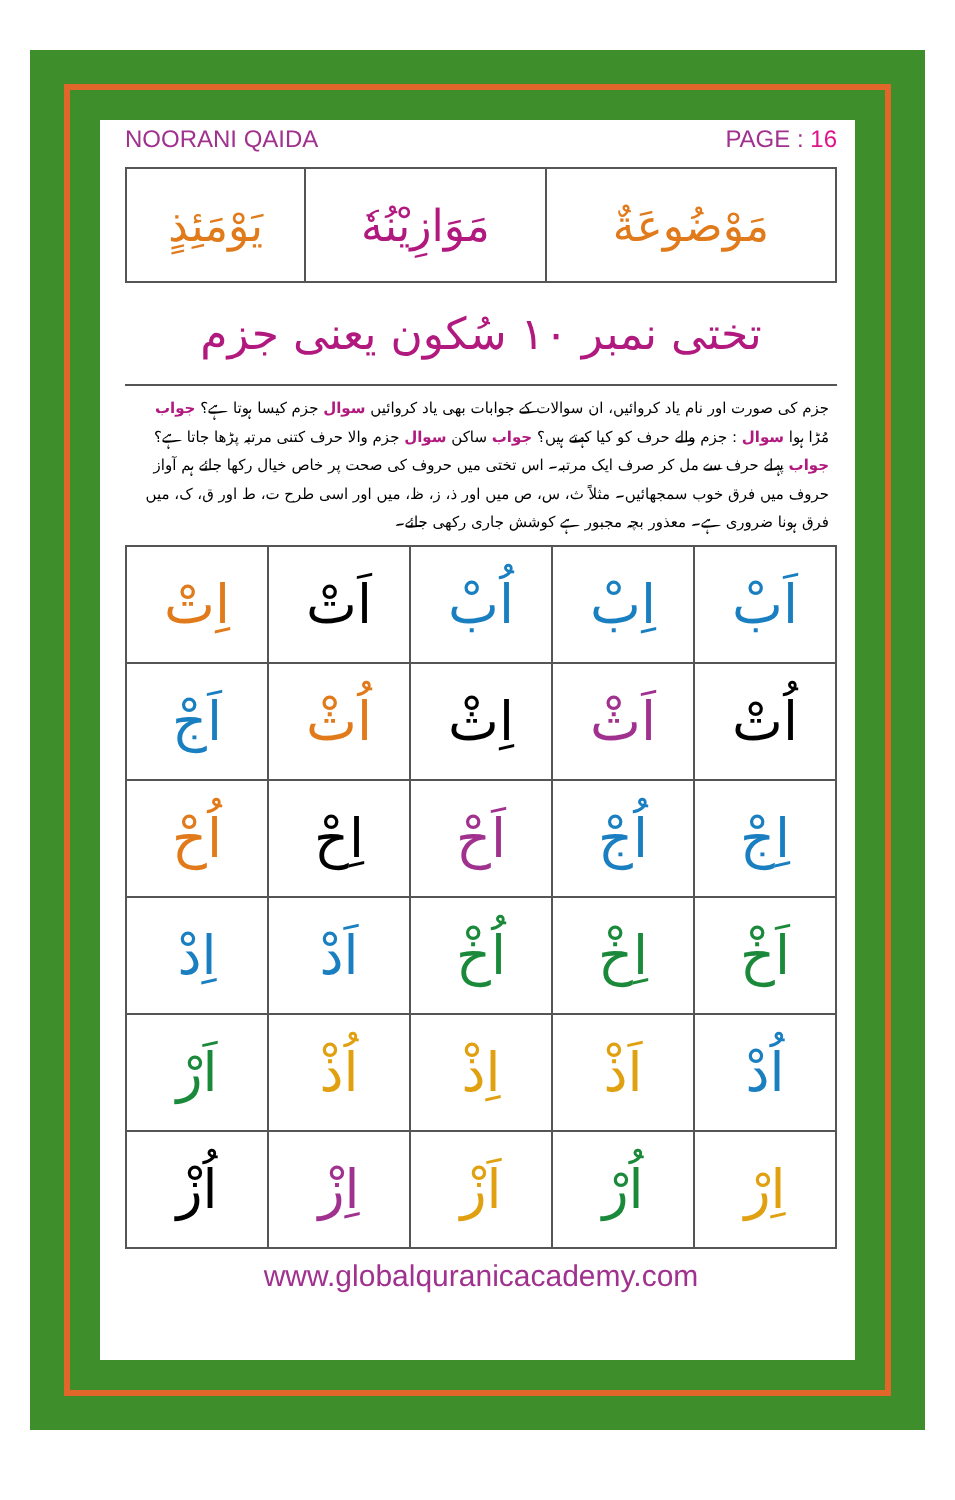NOORANI QAIDA PAGE : 16
| مَوْضُوعَةٌ | مَوَازِيْنُهٗ | يَوْمَئِذٍ |
تختی نمبر ۱۰ سُکون یعنی جزم
جزم کی صورت اور نام یاد کروائیں، ان سوالات کے جوابات بھی یاد کروائیں سوال جزم کیسا ہوتا ہے؟ جواب مُڑا ہوا سوال : جزم والے حرف کو کیا کہتے ہیں؟ جواب ساکن سوال جزم والا حرف کتنی مرتبہ پڑھا جاتا ہے؟ جواب پہلے حرف سے مل کر صرف ایک مرتبہ۔ اس تختی میں حروف کی صحت پر خاص خیال رکھا جائے ہم آواز حروف میں فرق خوب سمجھائیں۔ مثلاً ث، س، ص میں اور ذ، ز، ظ، میں اور اسی طرح ت، ط اور ق، ک، میں فرق ہونا ضروری ہے۔ معذور بچہ مجبور ہے کوشش جاری رکھی جائے۔
| اَبْ | اِبْ | اُبْ | اَتْ | اِتْ |
| اُتْ | اَثْ | اِثْ | اُثْ | اَجْ |
| اِجْ | اُجْ | اَحْ | اِحْ | اُحْ |
| اَخْ | اِخْ | اُخْ | اَدْ | اِدْ |
| اُدْ | اَذْ | اِذْ | اُذْ | اَرْ |
| اِرْ | اُرْ | اَزْ | اِزْ | اُزْ |
www.globalquranicacademy.com